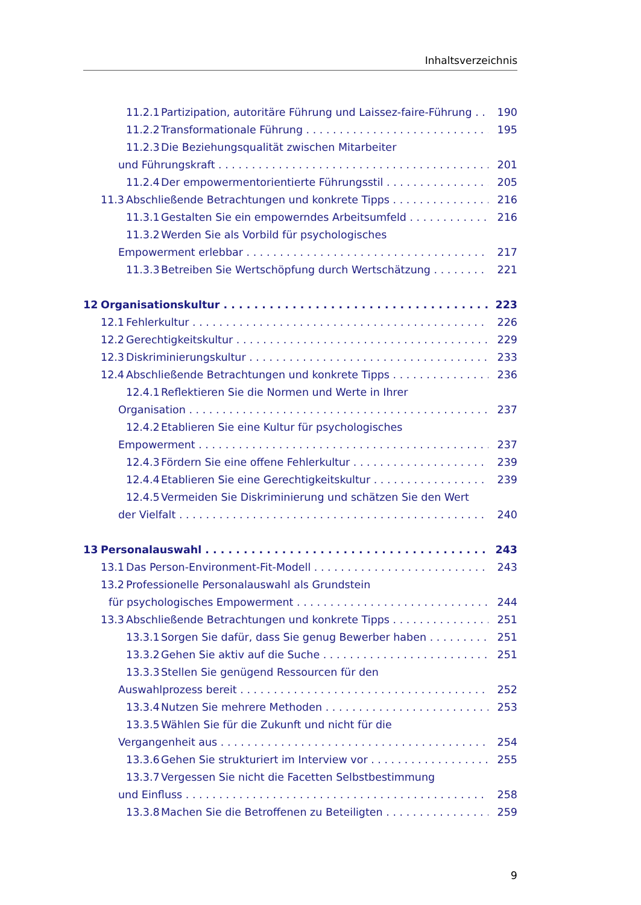Inhaltsverzeichnis
11.2.1 Partizipation, autoritäre Führung und Laissez-faire-Führung 190
11.2.2 Transformationale Führung 195
11.2.3 Die Beziehungsqualität zwischen Mitarbeiter
und Führungskraft 201
11.2.4 Der empowermentorientierte Führungsstil 205
11.3 Abschließende Betrachtungen und konkrete Tipps 216
11.3.1 Gestalten Sie ein empowerndes Arbeitsumfeld 216
11.3.2 Werden Sie als Vorbild für psychologisches
Empowerment erlebbar 217
11.3.3 Betreiben Sie Wertschöpfung durch Wertschätzung 221
12 Organisationskultur 223
12.1 Fehlerkultur 226
12.2 Gerechtigkeitskultur 229
12.3 Diskriminierungskultur 233
12.4 Abschließende Betrachtungen und konkrete Tipps 236
12.4.1 Reflektieren Sie die Normen und Werte in Ihrer
Organisation 237
12.4.2 Etablieren Sie eine Kultur für psychologisches
Empowerment 237
12.4.3 Fördern Sie eine offene Fehlerkultur 239
12.4.4 Etablieren Sie eine Gerechtigkeitskultur 239
12.4.5 Vermeiden Sie Diskriminierung und schätzen Sie den Wert
der Vielfalt 240
13 Personalauswahl 243
13.1 Das Person-Environment-Fit-Modell 243
13.2 Professionelle Personalauswahl als Grundstein
für psychologisches Empowerment 244
13.3 Abschließende Betrachtungen und konkrete Tipps 251
13.3.1 Sorgen Sie dafür, dass Sie genug Bewerber haben 251
13.3.2 Gehen Sie aktiv auf die Suche 251
13.3.3 Stellen Sie genügend Ressourcen für den
Auswahlprozess bereit 252
13.3.4 Nutzen Sie mehrere Methoden 253
13.3.5 Wählen Sie für die Zukunft und nicht für die
Vergangenheit aus 254
13.3.6 Gehen Sie strukturiert im Interview vor 255
13.3.7 Vergessen Sie nicht die Facetten Selbstbestimmung
und Einfluss 258
13.3.8 Machen Sie die Betroffenen zu Beteiligten 259
9